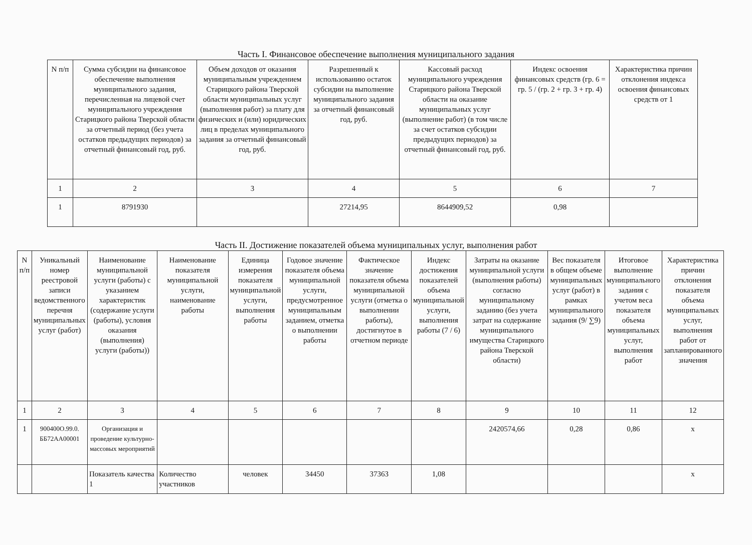Часть I. Финансовое обеспечение выполнения муниципального задания
| N п/п | Сумма субсидии на финансовое обеспечение выполнения муниципального задания, перечисленная на лицевой счет муниципального учреждения Старицкого района Тверской области за отчетный период (без учета остатков предыдущих периодов) за отчетный финансовый год, руб. | Объем доходов от оказания муниципальным учреждением Старицкого района Тверской области муниципальных услуг (выполнения работ) за плату для физических и (или) юридических лиц в пределах муниципального задания за отчетный финансовый год, руб. | Разрешенный к использованию остаток субсидии на выполнение муниципального задания за отчетный финансовый год, руб. | Кассовый расход муниципального учреждения Старицкого района Тверской области на оказание муниципальных услуг (выполнение работ) (в том числе за счет остатков субсидии предыдущих периодов) за отчетный финансовый год, руб. | Индекс освоения финансовых средств (гр. 6 = гр. 5 / (гр. 2 + гр. 3 + гр. 4) | Характеристика причин отклонения индекса освоения финансовых средств от 1 |
| --- | --- | --- | --- | --- | --- | --- |
| 1 | 2 | 3 | 4 | 5 | 6 | 7 |
| 1 | 8791930 | | 27214,95 | 8644909,52 | 0,98 | |
Часть II. Достижение показателей объема муниципальных услуг, выполнения работ
| N п/п | Уникальный номер реестровой записи ведомственного перечня муниципальных услуг (работ) | Наименование муниципальной услуги (работы) с указанием характеристик (содержание услуги (работы), условия оказания (выполнения) услуги (работы)) | Наименование показателя муниципальной услуги, наименование работы | Единица измерения показателя муниципальной услуги, выполнения работы | Годовое значение показателя объема муниципальной услуги, предусмотренное муниципальным заданием, отметка о выполнении работы | Фактическое значение показателя объема муниципальной услуги (отметка о выполнении работы), достигнутое в отчетном периоде | Индекс достижения показателей объема муниципальной услуги, выполнения работы (7 / 6) | Затраты на оказание муниципальной услуги (выполнения работы) согласно муниципальному заданию (без учета затрат на содержание муниципального имущества Старицкого района Тверской области) | Вес показателя в общем объеме муниципальных услуг (работ) в рамках муниципального задания (9/ ∑9) | Итоговое выполнение муниципального задания с учетом веса показателя объема муниципальных услуг, выполнения работ | Характеристика причин отклонения показателя объема муниципальных услуг, выполнения работ от запланированного значения |
| --- | --- | --- | --- | --- | --- | --- | --- | --- | --- | --- | --- |
| 1 | 2 | 3 | 4 | 5 | 6 | 7 | 8 | 9 | 10 | 11 | 12 |
| 1 | 900400О.99.0. ББ72АА00001 | Организация и проведение культурно-массовых мероприятий | | | | | | 2420574,66 | 0,28 | 0,86 | х |
| | | Показатель качества 1 | Количество участников | человек | 34450 | 37363 | 1,08 | | | | х |